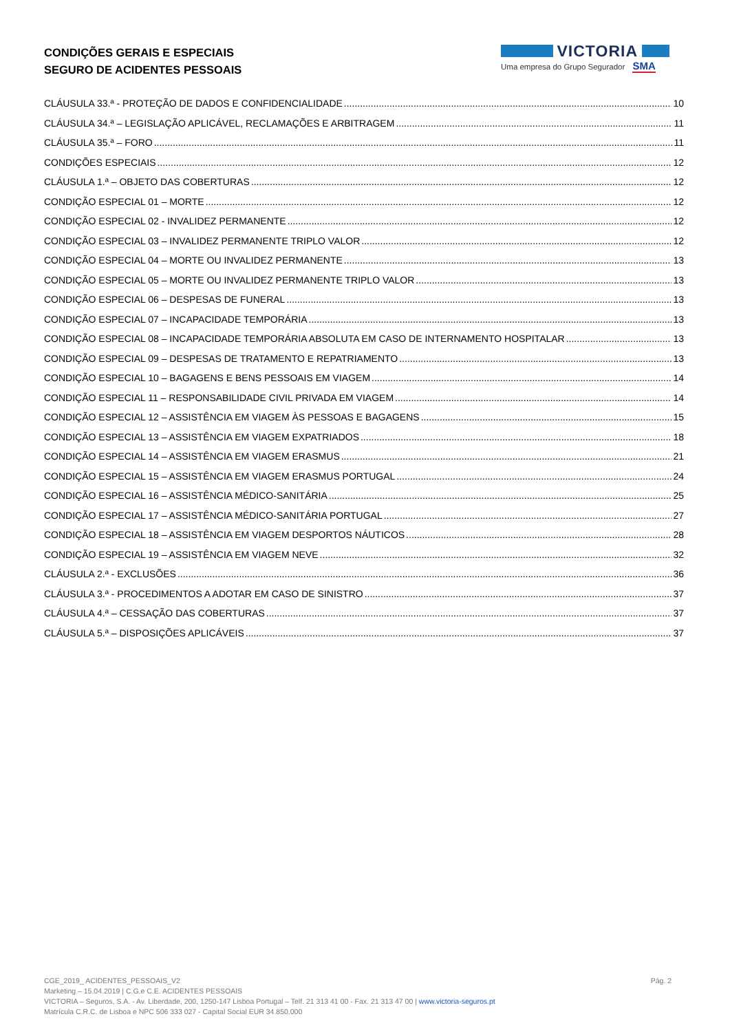CONDIÇÕES GERAIS E ESPECIAIS
SEGURO DE ACIDENTES PESSOAIS
VICTORIA
Uma empresa do Grupo Segurador SMA
CLÁUSULA 33.ª - PROTEÇÃO DE DADOS E CONFIDENCIALIDADE 10
CLÁUSULA 34.ª – LEGISLAÇÃO APLICÁVEL, RECLAMAÇÕES E ARBITRAGEM 11
CLÁUSULA 35.ª – FORO 11
CONDIÇÕES ESPECIAIS 12
CLÁUSULA 1.ª – OBJETO DAS COBERTURAS 12
CONDIÇÃO ESPECIAL 01 – MORTE 12
CONDIÇÃO ESPECIAL 02 - INVALIDEZ PERMANENTE 12
CONDIÇÃO ESPECIAL 03 – INVALIDEZ PERMANENTE TRIPLO VALOR 12
CONDIÇÃO ESPECIAL 04 – MORTE OU INVALIDEZ PERMANENTE 13
CONDIÇÃO ESPECIAL 05 – MORTE OU INVALIDEZ PERMANENTE TRIPLO VALOR 13
CONDIÇÃO ESPECIAL 06 – DESPESAS DE FUNERAL 13
CONDIÇÃO ESPECIAL 07 – INCAPACIDADE TEMPORÁRIA 13
CONDIÇÃO ESPECIAL 08 – INCAPACIDADE TEMPORÁRIA ABSOLUTA EM CASO DE INTERNAMENTO HOSPITALAR 13
CONDIÇÃO ESPECIAL 09 – DESPESAS DE TRATAMENTO E REPATRIAMENTO 13
CONDIÇÃO ESPECIAL 10 – BAGAGENS E BENS PESSOAIS EM VIAGEM 14
CONDIÇÃO ESPECIAL 11 – RESPONSABILIDADE CIVIL PRIVADA EM VIAGEM 14
CONDIÇÃO ESPECIAL 12 – ASSISTÊNCIA EM VIAGEM ÀS PESSOAS E BAGAGENS 15
CONDIÇÃO ESPECIAL 13 – ASSISTÊNCIA EM VIAGEM EXPATRIADOS 18
CONDIÇÃO ESPECIAL 14 – ASSISTÊNCIA EM VIAGEM ERASMUS 21
CONDIÇÃO ESPECIAL 15 – ASSISTÊNCIA EM VIAGEM ERASMUS PORTUGAL 24
CONDIÇÃO ESPECIAL 16 – ASSISTÊNCIA MÉDICO-SANITÁRIA 25
CONDIÇÃO ESPECIAL 17 – ASSISTÊNCIA MÉDICO-SANITÁRIA PORTUGAL 27
CONDIÇÃO ESPECIAL 18 – ASSISTÊNCIA EM VIAGEM DESPORTOS NÁUTICOS 28
CONDIÇÃO ESPECIAL 19 – ASSISTÊNCIA EM VIAGEM NEVE 32
CLÁUSULA 2.ª - EXCLUSÕES 36
CLÁUSULA 3.ª - PROCEDIMENTOS A ADOTAR EM CASO DE SINISTRO 37
CLÁUSULA 4.ª – CESSAÇÃO DAS COBERTURAS 37
CLÁUSULA 5.ª – DISPOSIÇÕES APLICÁVEIS 37
CGE_2019_ ACIDENTES_PESSOAIS_V2 Pág. 2
Marketing – 15.04.2019 | C.G.e C.E. ACIDENTES PESSOAIS
VICTORIA – Seguros, S.A. - Av. Liberdade, 200, 1250-147 Lisboa Portugal – Telf. 21 313 41 00 - Fax. 21 313 47 00 | www.victoria-seguros.pt
Matrícula C.R.C. de Lisboa e NPC 506 333 027 - Capital Social EUR 34.850.000